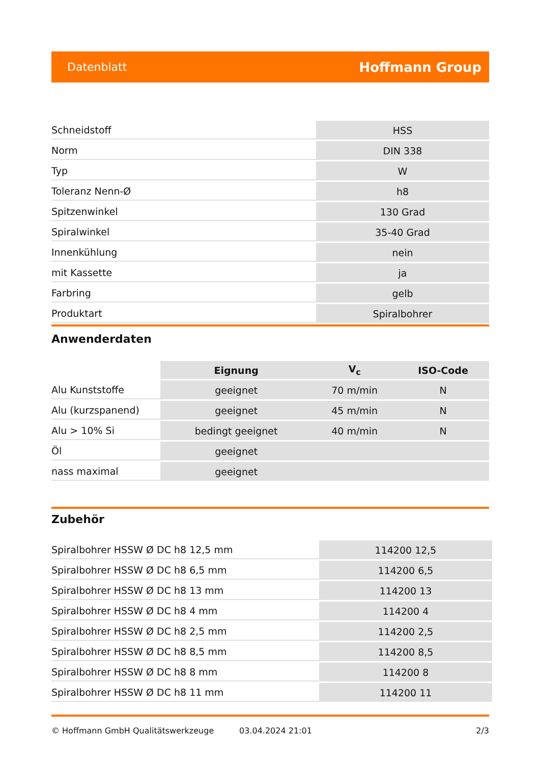Datenblatt Hoffmann Group
| Schneidstoff | HSS |
| Norm | DIN 338 |
| Typ | W |
| Toleranz Nenn-Ø | h8 |
| Spitzenwinkel | 130 Grad |
| Spiralwinkel | 35-40 Grad |
| Innenkühlung | nein |
| mit Kassette | ja |
| Farbring | gelb |
| Produktart | Spiralbohrer |
Anwenderdaten
| | Eignung | V<sub>c</sub> | ISO-Code |
| --- | --- | --- | --- |
| Alu Kunststoffe | geeignet | 70 m/min | N |
| Alu (kurzspanend) | geeignet | 45 m/min | N |
| Alu > 10% Si | bedingt geeignet | 40 m/min | N |
| Öl | geeignet | | |
| nass maximal | geeignet | | |
Zubehör
| Spiralbohrer HSSW Ø DC h8 12,5 mm | 114200 12,5 |
| Spiralbohrer HSSW Ø DC h8 6,5 mm | 114200 6,5 |
| Spiralbohrer HSSW Ø DC h8 13 mm | 114200 13 |
| Spiralbohrer HSSW Ø DC h8 4 mm | 114200 4 |
| Spiralbohrer HSSW Ø DC h8 2,5 mm | 114200 2,5 |
| Spiralbohrer HSSW Ø DC h8 8,5 mm | 114200 8,5 |
| Spiralbohrer HSSW Ø DC h8 8 mm | 114200 8 |
| Spiralbohrer HSSW Ø DC h8 11 mm | 114200 11 |
© Hoffmann GmbH Qualitätswerkzeuge 03.04.2024 21:01 2/3